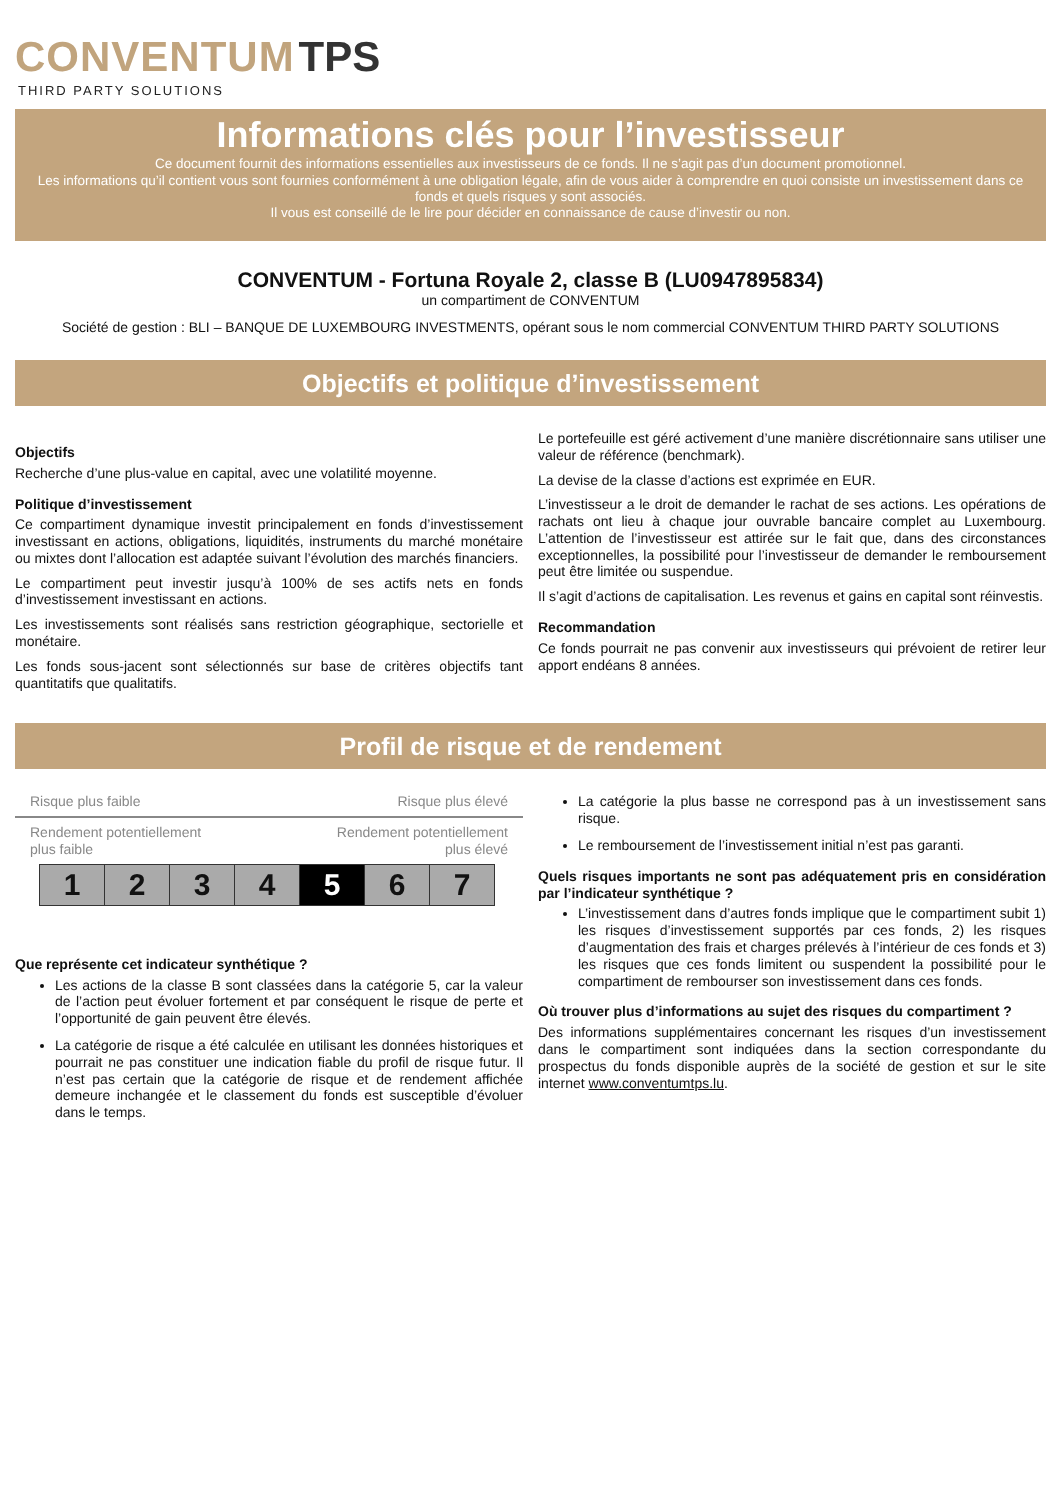CONVENTUM TPS
THIRD PARTY SOLUTIONS
Informations clés pour l’investisseur
Ce document fournit des informations essentielles aux investisseurs de ce fonds. Il ne s’agit pas d’un document promotionnel.
Les informations qu’il contient vous sont fournies conformément à une obligation légale, afin de vous aider à comprendre en quoi consiste un investissement dans ce fonds et quels risques y sont associés.
Il vous est conseillé de le lire pour décider en connaissance de cause d’investir ou non.
CONVENTUM - Fortuna Royale 2, classe B (LU0947895834)
un compartiment de CONVENTUM
Société de gestion : BLI – BANQUE DE LUXEMBOURG INVESTMENTS, opérant sous le nom commercial CONVENTUM THIRD PARTY SOLUTIONS
Objectifs et politique d’investissement
Objectifs
Recherche d’une plus-value en capital, avec une volatilité moyenne.
Politique d’investissement
Ce compartiment dynamique investit principalement en fonds d’investissement investissant en actions, obligations, liquidités, instruments du marché monétaire ou mixtes dont l’allocation est adaptée suivant l’évolution des marchés financiers.
Le compartiment peut investir jusqu’à 100% de ses actifs nets en fonds d’investissement investissant en actions.
Les investissements sont réalisés sans restriction géographique, sectorielle et monétaire.
Les fonds sous-jacent sont sélectionnés sur base de critères objectifs tant quantitatifs que qualitatifs.
Le portefeuille est géré activement d’une manière discrétionnaire sans utiliser une valeur de référence (benchmark).
La devise de la classe d’actions est exprimée en EUR.
L’investisseur a le droit de demander le rachat de ses actions. Les opérations de rachats ont lieu à chaque jour ouvrable bancaire complet au Luxembourg. L’attention de l’investisseur est attirée sur le fait que, dans des circonstances exceptionnelles, la possibilité pour l’investisseur de demander le remboursement peut être limitée ou suspendue.
Il s’agit d’actions de capitalisation. Les revenus et gains en capital sont réinvestis.
Recommandation
Ce fonds pourrait ne pas convenir aux investisseurs qui prévoient de retirer leur apport endéans 8 années.
Profil de risque et de rendement
Risque plus faible Risque plus élevé
Rendement potentiellement
plus faible Rendement potentiellement
plus élevé
| 1 | 2 | 3 | 4 | 5 | 6 | 7 |
Que représente cet indicateur synthétique ?
Les actions de la classe B sont classées dans la catégorie 5, car la valeur de l’action peut évoluer fortement et par conséquent le risque de perte et l’opportunité de gain peuvent être élevés.
La catégorie de risque a été calculée en utilisant les données historiques et pourrait ne pas constituer une indication fiable du profil de risque futur. Il n’est pas certain que la catégorie de risque et de rendement affichée demeure inchangée et le classement du fonds est susceptible d’évoluer dans le temps.
La catégorie la plus basse ne correspond pas à un investissement sans risque.
Le remboursement de l’investissement initial n’est pas garanti.
Quels risques importants ne sont pas adéquatement pris en considération par l’indicateur synthétique ?
L’investissement dans d’autres fonds implique que le compartiment subit 1) les risques d’investissement supportés par ces fonds, 2) les risques d’augmentation des frais et charges prélevés à l’intérieur de ces fonds et 3) les risques que ces fonds limitent ou suspendent la possibilité pour le compartiment de rembourser son investissement dans ces fonds.
Où trouver plus d’informations au sujet des risques du compartiment ?
Des informations supplémentaires concernant les risques d’un investissement dans le compartiment sont indiquées dans la section correspondante du prospectus du fonds disponible auprès de la société de gestion et sur le site internet www.conventumtps.lu.